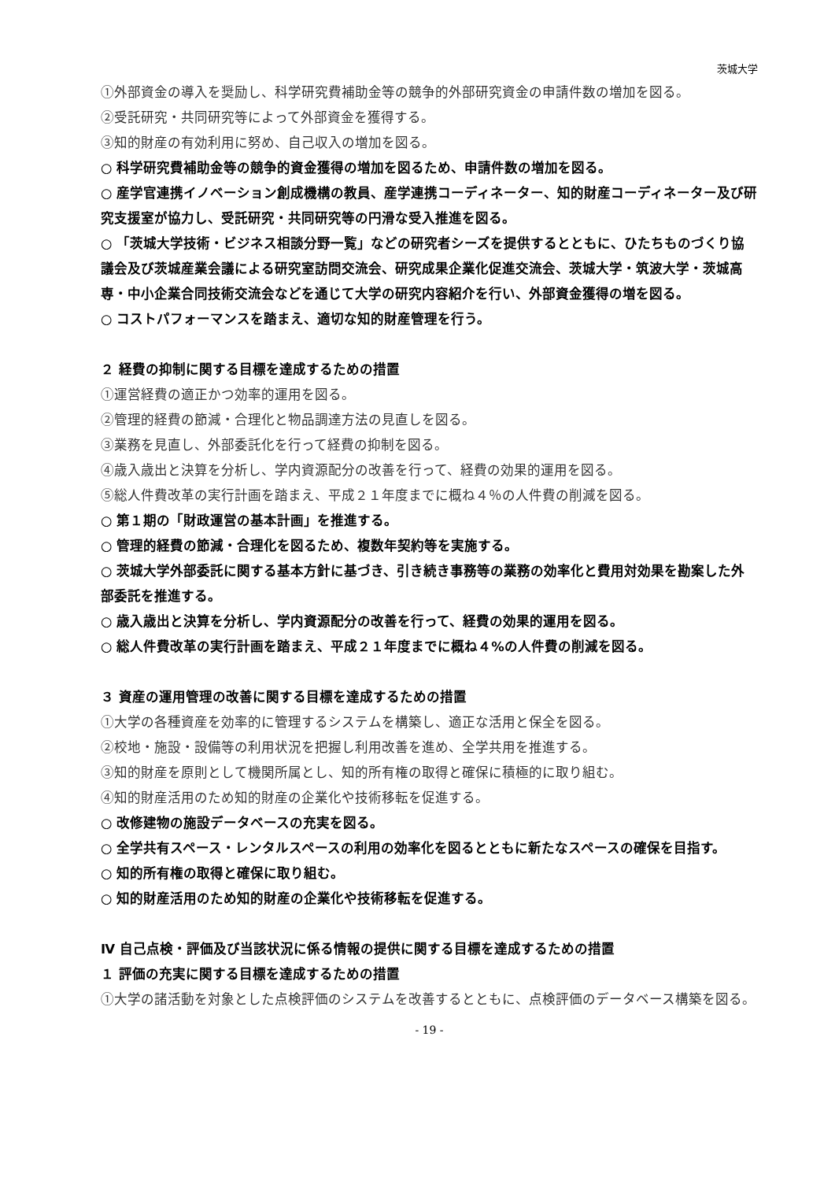茨城大学
①外部資金の導入を奨励し、科学研究費補助金等の競争的外部研究資金の申請件数の増加を図る。
②受託研究・共同研究等によって外部資金を獲得する。
③知的財産の有効利用に努め、自己収入の増加を図る。
○ 科学研究費補助金等の競争的資金獲得の増加を図るため、申請件数の増加を図る。
○ 産学官連携イノベーション創成機構の教員、産学連携コーディネーター、知的財産コーディネーター及び研究支援室が協力し、受託研究・共同研究等の円滑な受入推進を図る。
○ 「茨城大学技術・ビジネス相談分野一覧」などの研究者シーズを提供するとともに、ひたちものづくり協議会及び茨城産業会議による研究室訪問交流会、研究成果企業化促進交流会、茨城大学・筑波大学・茨城高専・中小企業合同技術交流会などを通じて大学の研究内容紹介を行い、外部資金獲得の増を図る。
○ コストパフォーマンスを踏まえ、適切な知的財産管理を行う。
２ 経費の抑制に関する目標を達成するための措置
①運営経費の適正かつ効率的運用を図る。
②管理的経費の節減・合理化と物品調達方法の見直しを図る。
③業務を見直し、外部委託化を行って経費の抑制を図る。
④歳入歳出と決算を分析し、学内資源配分の改善を行って、経費の効果的運用を図る。
⑤総人件費改革の実行計画を踏まえ、平成２１年度までに概ね４％の人件費の削減を図る。
○ 第１期の「財政運営の基本計画」を推進する。
○ 管理的経費の節減・合理化を図るため、複数年契約等を実施する。
○ 茨城大学外部委託に関する基本方針に基づき、引き続き事務等の業務の効率化と費用対効果を勘案した外部委託を推進する。
○ 歳入歳出と決算を分析し、学内資源配分の改善を行って、経費の効果的運用を図る。
○ 総人件費改革の実行計画を踏まえ、平成２１年度までに概ね４%の人件費の削減を図る。
３ 資産の運用管理の改善に関する目標を達成するための措置
①大学の各種資産を効率的に管理するシステムを構築し、適正な活用と保全を図る。
②校地・施設・設備等の利用状況を把握し利用改善を進め、全学共用を推進する。
③知的財産を原則として機関所属とし、知的所有権の取得と確保に積極的に取り組む。
④知的財産活用のため知的財産の企業化や技術移転を促進する。
○ 改修建物の施設データベースの充実を図る。
○ 全学共有スペース・レンタルスペースの利用の効率化を図るとともに新たなスペースの確保を目指す。
○ 知的所有権の取得と確保に取り組む。
○ 知的財産活用のため知的財産の企業化や技術移転を促進する。
Ⅳ 自己点検・評価及び当該状況に係る情報の提供に関する目標を達成するための措置
１ 評価の充実に関する目標を達成するための措置
①大学の諸活動を対象とした点検評価のシステムを改善するとともに、点検評価のデータベース構築を図る。
- 19 -